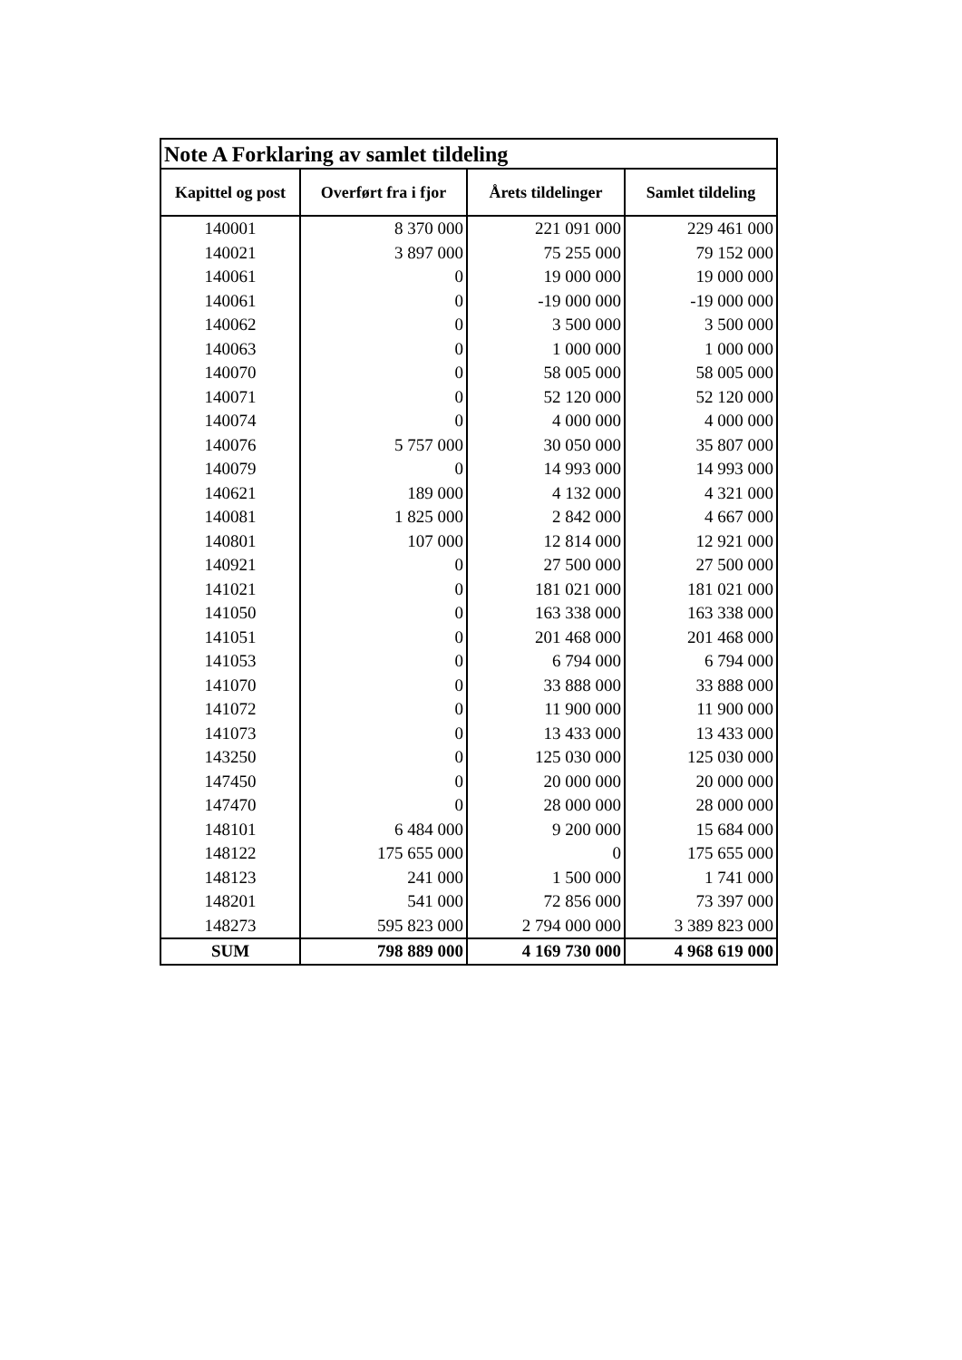| Note A Forklaring av samlet tildeling | | | |
| --- | --- | --- | --- |
| Kapittel og post | Overført fra i fjor | Årets tildelinger | Samlet tildeling |
| 140001 | 8 370 000 | 221 091 000 | 229 461 000 |
| 140021 | 3 897 000 | 75 255 000 | 79 152 000 |
| 140061 | 0 | 19 000 000 | 19 000 000 |
| 140061 | 0 | -19 000 000 | -19 000 000 |
| 140062 | 0 | 3 500 000 | 3 500 000 |
| 140063 | 0 | 1 000 000 | 1 000 000 |
| 140070 | 0 | 58 005 000 | 58 005 000 |
| 140071 | 0 | 52 120 000 | 52 120 000 |
| 140074 | 0 | 4 000 000 | 4 000 000 |
| 140076 | 5 757 000 | 30 050 000 | 35 807 000 |
| 140079 | 0 | 14 993 000 | 14 993 000 |
| 140621 | 189 000 | 4 132 000 | 4 321 000 |
| 140081 | 1 825 000 | 2 842 000 | 4 667 000 |
| 140801 | 107 000 | 12 814 000 | 12 921 000 |
| 140921 | 0 | 27 500 000 | 27 500 000 |
| 141021 | 0 | 181 021 000 | 181 021 000 |
| 141050 | 0 | 163 338 000 | 163 338 000 |
| 141051 | 0 | 201 468 000 | 201 468 000 |
| 141053 | 0 | 6 794 000 | 6 794 000 |
| 141070 | 0 | 33 888 000 | 33 888 000 |
| 141072 | 0 | 11 900 000 | 11 900 000 |
| 141073 | 0 | 13 433 000 | 13 433 000 |
| 143250 | 0 | 125 030 000 | 125 030 000 |
| 147450 | 0 | 20 000 000 | 20 000 000 |
| 147470 | 0 | 28 000 000 | 28 000 000 |
| 148101 | 6 484 000 | 9 200 000 | 15 684 000 |
| 148122 | 175 655 000 | 0 | 175 655 000 |
| 148123 | 241 000 | 1 500 000 | 1 741 000 |
| 148201 | 541 000 | 72 856 000 | 73 397 000 |
| 148273 | 595 823 000 | 2 794 000 000 | 3 389 823 000 |
| SUM | 798 889 000 | 4 169 730 000 | 4 968 619 000 |